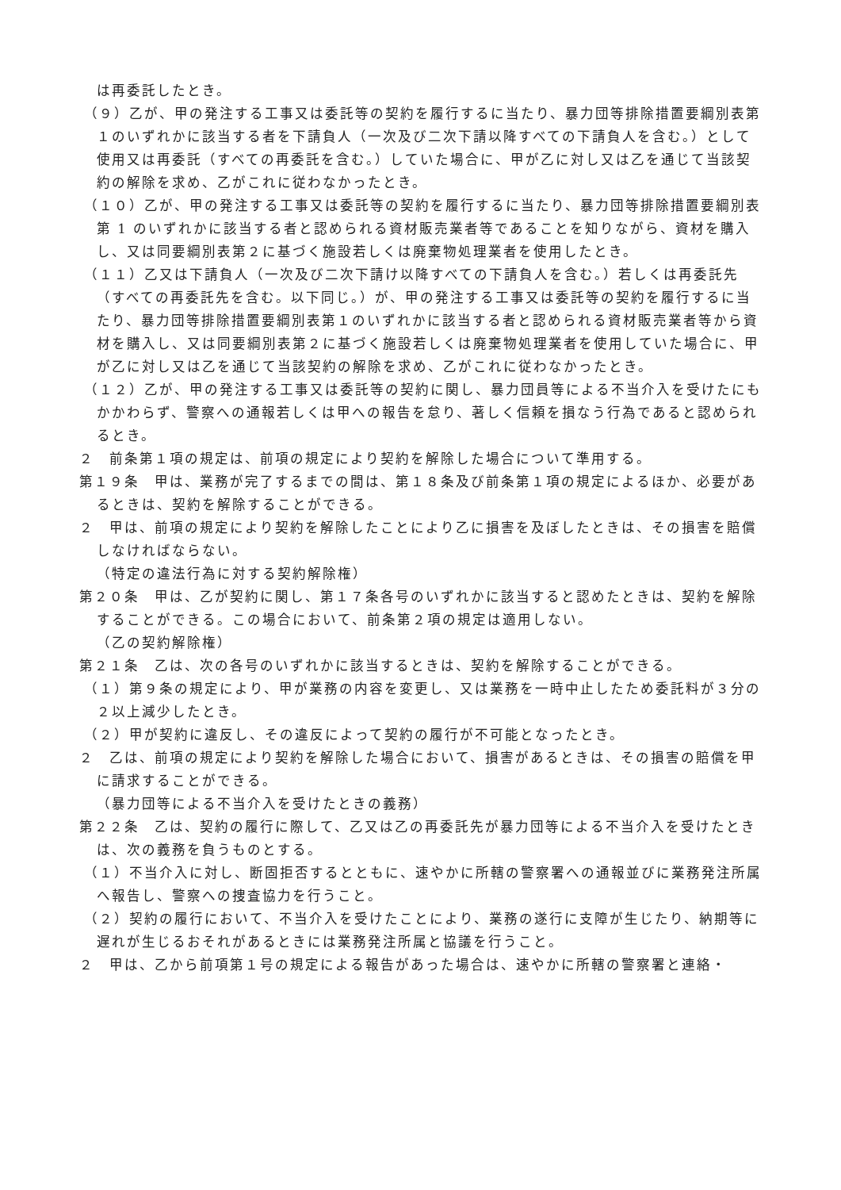は再委託したとき。
（９）乙が、甲の発注する工事又は委託等の契約を履行するに当たり、暴力団等排除措置要綱別表第１のいずれかに該当する者を下請負人（一次及び二次下請以降すべての下請負人を含む。）として使用又は再委託（すべての再委託を含む。）していた場合に、甲が乙に対し又は乙を通じて当該契約の解除を求め、乙がこれに従わなかったとき。
（１０）乙が、甲の発注する工事又は委託等の契約を履行するに当たり、暴力団等排除措置要綱別表第 1 のいずれかに該当する者と認められる資材販売業者等であることを知りながら、資材を購入し、又は同要綱別表第２に基づく施設若しくは廃棄物処理業者を使用したとき。
（１１）乙又は下請負人（一次及び二次下請け以降すべての下請負人を含む。）若しくは再委託先（すべての再委託先を含む。以下同じ。）が、甲の発注する工事又は委託等の契約を履行するに当たり、暴力団等排除措置要綱別表第１のいずれかに該当する者と認められる資材販売業者等から資材を購入し、又は同要綱別表第２に基づく施設若しくは廃棄物処理業者を使用していた場合に、甲が乙に対し又は乙を通じて当該契約の解除を求め、乙がこれに従わなかったとき。
（１２）乙が、甲の発注する工事又は委託等の契約に関し、暴力団員等による不当介入を受けたにもかかわらず、警察への通報若しくは甲への報告を怠り、著しく信頼を損なう行為であると認められるとき。
２　前条第１項の規定は、前項の規定により契約を解除した場合について準用する。
第１９条　甲は、業務が完了するまでの間は、第１８条及び前条第１項の規定によるほか、必要があるときは、契約を解除することができる。
２　甲は、前項の規定により契約を解除したことにより乙に損害を及ぼしたときは、その損害を賠償しなければならない。
（特定の違法行為に対する契約解除権）
第２０条　甲は、乙が契約に関し、第１７条各号のいずれかに該当すると認めたときは、契約を解除することができる。この場合において、前条第２項の規定は適用しない。
（乙の契約解除権）
第２１条　乙は、次の各号のいずれかに該当するときは、契約を解除することができる。
（１）第９条の規定により、甲が業務の内容を変更し、又は業務を一時中止したため委託料が３分の２以上減少したとき。
（２）甲が契約に違反し、その違反によって契約の履行が不可能となったとき。
２　乙は、前項の規定により契約を解除した場合において、損害があるときは、その損害の賠償を甲に請求することができる。
（暴力団等による不当介入を受けたときの義務）
第２２条　乙は、契約の履行に際して、乙又は乙の再委託先が暴力団等による不当介入を受けたときは、次の義務を負うものとする。
（１）不当介入に対し、断固拒否するとともに、速やかに所轄の警察署への通報並びに業務発注所属へ報告し、警察への捜査協力を行うこと。
（２）契約の履行において、不当介入を受けたことにより、業務の遂行に支障が生じたり、納期等に遅れが生じるおそれがあるときには業務発注所属と協議を行うこと。
２　甲は、乙から前項第１号の規定による報告があった場合は、速やかに所轄の警察署と連絡・